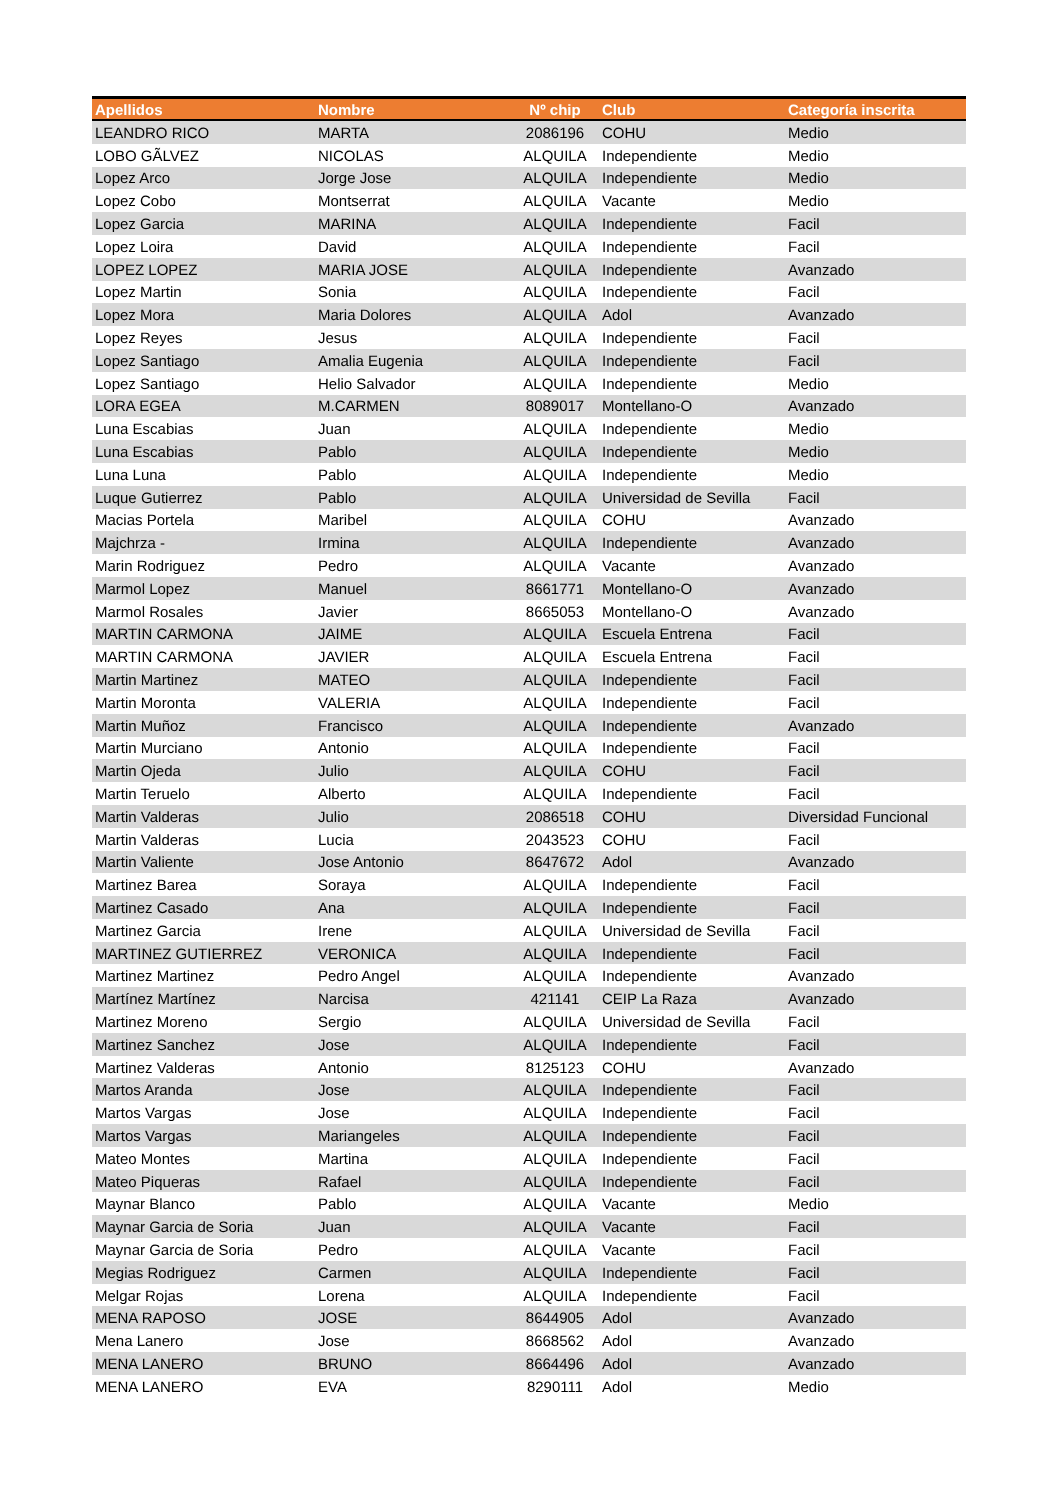| Apellidos | Nombre | Nº chip | Club | Categoría inscrita |
| --- | --- | --- | --- | --- |
| LEANDRO RICO | MARTA | 2086196 | COHU | Medio |
| LOBO GÃLVEZ | NICOLAS | ALQUILA | Independiente | Medio |
| Lopez Arco | Jorge Jose | ALQUILA | Independiente | Medio |
| Lopez Cobo | Montserrat | ALQUILA | Vacante | Medio |
| Lopez Garcia | MARINA | ALQUILA | Independiente | Facil |
| Lopez Loira | David | ALQUILA | Independiente | Facil |
| LOPEZ LOPEZ | MARIA JOSE | ALQUILA | Independiente | Avanzado |
| Lopez Martin | Sonia | ALQUILA | Independiente | Facil |
| Lopez Mora | Maria Dolores | ALQUILA | Adol | Avanzado |
| Lopez Reyes | Jesus | ALQUILA | Independiente | Facil |
| Lopez Santiago | Amalia Eugenia | ALQUILA | Independiente | Facil |
| Lopez Santiago | Helio Salvador | ALQUILA | Independiente | Medio |
| LORA EGEA | M.CARMEN | 8089017 | Montellano-O | Avanzado |
| Luna Escabias | Juan | ALQUILA | Independiente | Medio |
| Luna Escabias | Pablo | ALQUILA | Independiente | Medio |
| Luna Luna | Pablo | ALQUILA | Independiente | Medio |
| Luque Gutierrez | Pablo | ALQUILA | Universidad de Sevilla | Facil |
| Macias Portela | Maribel | ALQUILA | COHU | Avanzado |
| Majchrza - | Irmina | ALQUILA | Independiente | Avanzado |
| Marin Rodriguez | Pedro | ALQUILA | Vacante | Avanzado |
| Marmol Lopez | Manuel | 8661771 | Montellano-O | Avanzado |
| Marmol Rosales | Javier | 8665053 | Montellano-O | Avanzado |
| MARTIN CARMONA | JAIME | ALQUILA | Escuela Entrena | Facil |
| MARTIN CARMONA | JAVIER | ALQUILA | Escuela Entrena | Facil |
| Martin Martinez | MATEO | ALQUILA | Independiente | Facil |
| Martin Moronta | VALERIA | ALQUILA | Independiente | Facil |
| Martin Muñoz | Francisco | ALQUILA | Independiente | Avanzado |
| Martin Murciano | Antonio | ALQUILA | Independiente | Facil |
| Martin Ojeda | Julio | ALQUILA | COHU | Facil |
| Martin Teruelo | Alberto | ALQUILA | Independiente | Facil |
| Martin Valderas | Julio | 2086518 | COHU | Diversidad Funcional |
| Martin Valderas | Lucia | 2043523 | COHU | Facil |
| Martin Valiente | Jose Antonio | 8647672 | Adol | Avanzado |
| Martinez Barea | Soraya | ALQUILA | Independiente | Facil |
| Martinez Casado | Ana | ALQUILA | Independiente | Facil |
| Martinez Garcia | Irene | ALQUILA | Universidad de Sevilla | Facil |
| MARTINEZ GUTIERREZ | VERONICA | ALQUILA | Independiente | Facil |
| Martinez Martinez | Pedro Angel | ALQUILA | Independiente | Avanzado |
| Martínez Martínez | Narcisa | 421141 | CEIP La Raza | Avanzado |
| Martinez Moreno | Sergio | ALQUILA | Universidad de Sevilla | Facil |
| Martinez Sanchez | Jose | ALQUILA | Independiente | Facil |
| Martinez Valderas | Antonio | 8125123 | COHU | Avanzado |
| Martos Aranda | Jose | ALQUILA | Independiente | Facil |
| Martos Vargas | Jose | ALQUILA | Independiente | Facil |
| Martos Vargas | Mariangeles | ALQUILA | Independiente | Facil |
| Mateo Montes | Martina | ALQUILA | Independiente | Facil |
| Mateo Piqueras | Rafael | ALQUILA | Independiente | Facil |
| Maynar Blanco | Pablo | ALQUILA | Vacante | Medio |
| Maynar Garcia de Soria | Juan | ALQUILA | Vacante | Facil |
| Maynar Garcia de Soria | Pedro | ALQUILA | Vacante | Facil |
| Megias Rodriguez | Carmen | ALQUILA | Independiente | Facil |
| Melgar Rojas | Lorena | ALQUILA | Independiente | Facil |
| MENA RAPOSO | JOSE | 8644905 | Adol | Avanzado |
| Mena Lanero | Jose | 8668562 | Adol | Avanzado |
| MENA LANERO | BRUNO | 8664496 | Adol | Avanzado |
| MENA LANERO | EVA | 8290111 | Adol | Medio |